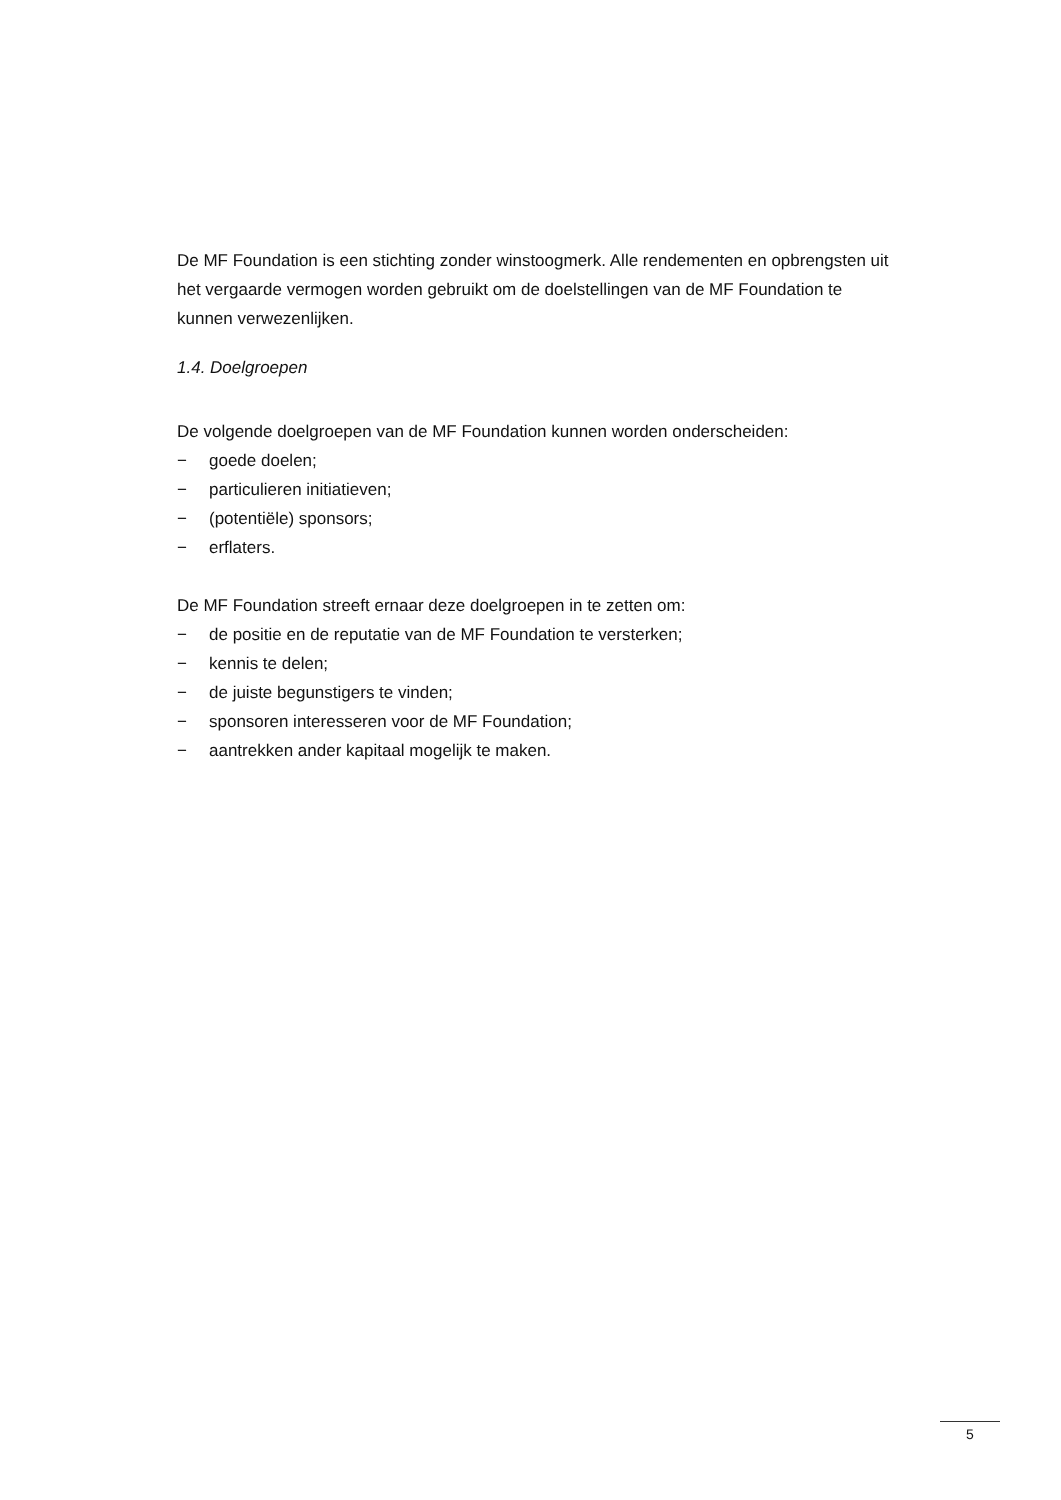De MF Foundation is een stichting zonder winstoogmerk. Alle rendementen en opbrengsten uit het vergaarde vermogen worden gebruikt om de doelstellingen van de MF Foundation te kunnen verwezenlijken.
1.4. Doelgroepen
De volgende doelgroepen van de MF Foundation kunnen worden onderscheiden:
− goede doelen;
− particulieren initiatieven;
− (potentiële) sponsors;
− erflaters.
De MF Foundation streeft ernaar deze doelgroepen in te zetten om:
− de positie en de reputatie van de MF Foundation te versterken;
− kennis te delen;
− de juiste begunstigers te vinden;
− sponsoren interesseren voor de MF Foundation;
− aantrekken ander kapitaal mogelijk te maken.
5